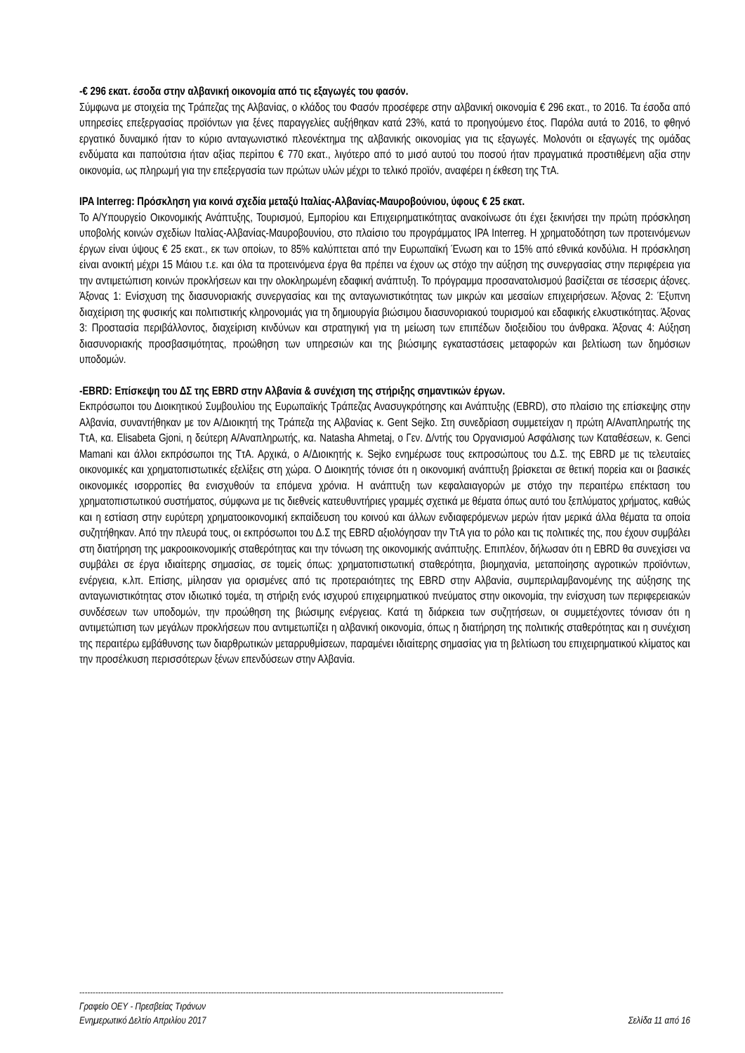-€ 296 εκατ. έσοδα στην αλβανική οικονομία από τις εξαγωγές του φασόν.
Σύμφωνα με στοιχεία της Τράπεζας της Αλβανίας, ο κλάδος του Φασόν προσέφερε στην αλβανική οικονομία € 296 εκατ., το 2016. Τα έσοδα από υπηρεσίες επεξεργασίας προϊόντων για ξένες παραγγελίες αυξήθηκαν κατά 23%, κατά το προηγούμενο έτος. Παρόλα αυτά το 2016, το φθηνό εργατικό δυναμικό ήταν το κύριο ανταγωνιστικό πλεονέκτημα της αλβανικής οικονομίας για τις εξαγωγές. Μολονότι οι εξαγωγές της ομάδας ενδύματα και παπούτσια ήταν αξίας περίπου € 770 εκατ., λιγότερο από το μισό αυτού του ποσού ήταν πραγματικά προστιθέμενη αξία στην οικονομία, ως πληρωμή για την επεξεργασία των πρώτων υλών μέχρι το τελικό προϊόν, αναφέρει η έκθεση της ΤτΑ.
IPA Interreg: Πρόσκληση για κοινά σχεδία μεταξύ Ιταλίας-Αλβανίας-Μαυροβούνιου, ύφους € 25 εκατ.
Το Α/Υπουργείο Οικονομικής Ανάπτυξης, Τουρισμού, Εμπορίου και Επιχειρηματικότητας ανακοίνωσε ότι έχει ξεκινήσει την πρώτη πρόσκληση υποβολής κοινών σχεδίων Ιταλίας-Αλβανίας-Μαυροβουνίου, στο πλαίσιο του προγράμματος IPA Interreg. Η χρηματοδότηση των προτεινόμενων έργων είναι ύψους € 25 εκατ., εκ των οποίων, το 85% καλύπτεται από την Ευρωπαϊκή Ένωση και το 15% από εθνικά κονδύλια. Η πρόσκληση είναι ανοικτή μέχρι 15 Μάιου τ.ε. και όλα τα προτεινόμενα έργα θα πρέπει να έχουν ως στόχο την αύξηση της συνεργασίας στην περιφέρεια για την αντιμετώπιση κοινών προκλήσεων και την ολοκληρωμένη εδαφική ανάπτυξη. Το πρόγραμμα προσανατολισμού βασίζεται σε τέσσερις άξονες. Άξονας 1: Ενίσχυση της διασυνοριακής συνεργασίας και της ανταγωνιστικότητας των μικρών και μεσαίων επιχειρήσεων. Άξονας 2: Έξυπνη διαχείριση της φυσικής και πολιτιστικής κληρονομιάς για τη δημιουργία βιώσιμου διασυνοριακού τουρισμού και εδαφικής ελκυστικότητας. Άξονας 3: Προστασία περιβάλλοντος, διαχείριση κινδύνων και στρατηγική για τη μείωση των επιπέδων διοξειδίου του άνθρακα. Άξονας 4: Αύξηση διασυνοριακής προσβασιμότητας, προώθηση των υπηρεσιών και της βιώσιμης εγκαταστάσεις μεταφορών και βελτίωση των δημόσιων υποδομών.
-EBRD: Επίσκεψη του ΔΣ της EBRD στην Αλβανία & συνέχιση της στήριξης σημαντικών έργων.
Εκπρόσωποι του Διοικητικού Συμβουλίου της Ευρωπαϊκής Τράπεζας Ανασυγκρότησης και Ανάπτυξης (EBRD), στο πλαίσιο της επίσκεψης στην Αλβανία, συναντήθηκαν με τον Α/Διοικητή της Τράπεζα της Αλβανίας κ. Gent Sejko. Στη συνεδρίαση συμμετείχαν η πρώτη Α/Αναπληρωτής της ΤτΑ, κα. Elisabeta Gjoni, η δεύτερη Α/Αναπληρωτής, κα. Natasha Ahmetaj, ο Γεν. Δ/ντής του Οργανισμού Ασφάλισης των Καταθέσεων, κ. Genci Mamani και άλλοι εκπρόσωποι της ΤτΑ. Αρχικά, ο Α/Διοικητής κ. Sejko ενημέρωσε τους εκπροσώπους του Δ.Σ. της EBRD με τις τελευταίες οικονομικές και χρηματοπιστωτικές εξελίξεις στη χώρα. Ο Διοικητής τόνισε ότι η οικονομική ανάπτυξη βρίσκεται σε θετική πορεία και οι βασικές οικονομικές ισορροπίες θα ενισχυθούν τα επόμενα χρόνια. Η ανάπτυξη των κεφαλαιαγορών με στόχο την περαιτέρω επέκταση του χρηματοπιστωτικού συστήματος, σύμφωνα με τις διεθνείς κατευθυντήριες γραμμές σχετικά με θέματα όπως αυτό του ξεπλύματος χρήματος, καθώς και η εστίαση στην ευρύτερη χρηματοοικονομική εκπαίδευση του κοινού και άλλων ενδιαφερόμενων μερών ήταν μερικά άλλα θέματα τα οποία συζητήθηκαν. Από την πλευρά τους, οι εκπρόσωποι του Δ.Σ της EBRD αξιολόγησαν την ΤτΑ για το ρόλο και τις πολιτικές της, που έχουν συμβάλει στη διατήρηση της μακροοικονομικής σταθερότητας και την τόνωση της οικονομικής ανάπτυξης. Επιπλέον, δήλωσαν ότι η EBRD θα συνεχίσει να συμβάλει σε έργα ιδιαίτερης σημασίας, σε τομείς όπως: χρηματοπιστωτική σταθερότητα, βιομηχανία, μεταποίησης αγροτικών προϊόντων, ενέργεια, κ.λπ. Επίσης, μίλησαν για ορισμένες από τις προτεραιότητες της EBRD στην Αλβανία, συμπεριλαμβανομένης της αύξησης της ανταγωνιστικότητας στον ιδιωτικό τομέα, τη στήριξη ενός ισχυρού επιχειρηματικού πνεύματος στην οικονομία, την ενίσχυση των περιφερειακών συνδέσεων των υποδομών, την προώθηση της βιώσιμης ενέργειας. Κατά τη διάρκεια των συζητήσεων, οι συμμετέχοντες τόνισαν ότι η αντιμετώπιση των μεγάλων προκλήσεων που αντιμετωπίζει η αλβανική οικονομία, όπως η διατήρηση της πολιτικής σταθερότητας και η συνέχιση της περαιτέρω εμβάθυνσης των διαρθρωτικών μεταρρυθμίσεων, παραμένει ιδιαίτερης σημασίας για τη βελτίωση του επιχειρηματικού κλίματος και την προσέλκυση περισσότερων ξένων επενδύσεων στην Αλβανία.
--------------------------------------------------------------------------------------------------------------------------------------------------------------
Γραφείο ΟΕΥ - Πρεσβείας Τιράνων
Ενημερωτικό Δελτίο Απριλίου 2017 Σελίδα 11 από 16